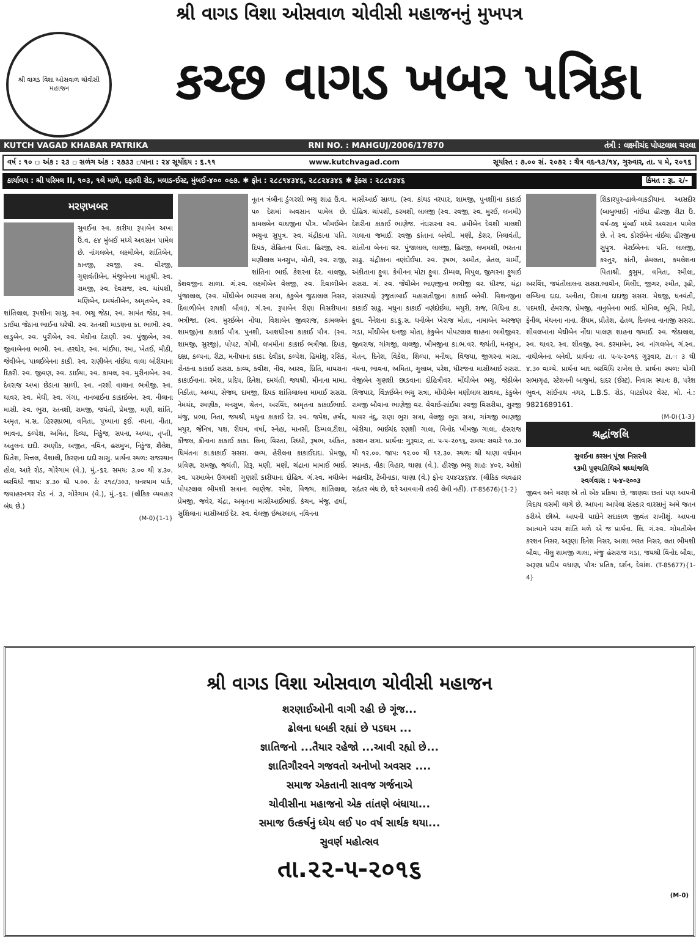શ્રી વાગડ વિશા ઓસવાળ ચોવીસી મહાજનનું મુખપત્ર
શ્રી વાગડ વિશા ઓસવાળ ચોવીસી મહાજન
કચ્છ વાગડ ખબર પત્રિકા
KUTCH VAGAD KHABAR PATRIKA RNI NO. : MAHGUJ/2006/17870 તંત્રી : લક્ષ્મીચંદ પોપટલાલ ચરલા
વર્ષ : ૧૦ ▫ અંક : ૨૩ ▫ સળંગ અંક : ૨૭૩૩ ▫પાના : ૨૪ સૂર્યોદય : ૬.૧૧ www.kutchvagad.com સૂર્યાસ્ત : ૭.૦૦ સં. ૨૦૭૨ : ચૈત્ર વદ-૧૩/૧૪, ગુરુવાર, તા. ૫ મે, ૨૦૧૬
કાર્યાલય : શ્રી પરિમલ II, ૧૦૩, ૧લે માળે, દફતરી રોડ, મલાડ-ઈસ્ટ, મુંબઈ-૪૦૦ ૦૯૭. ✱ ફોન : ૨૮૮૧૪૩૪૬, ૨૮૮૨૪૩૪૬ ✱ ફેક્સ : ૨૮૮૪૩૪૬ કિંમત : રૂા. ૨/-
મરણખબર
સુવઈના સ્વ. કારીયા રૂપાબેન અખા ઉં.વ. ૯૪ મુંબઈ મધ્યે અવસાન પામેલ છે. નાંગલબેન, લક્ષ્મીબેન, શાંતિબેન, કાનજી, રવજી, સ્વ. વીરજી, ગુણવંતીબેન, મંજુબેનના માતુશ્રી. સ્વ. રામજી, સ્વ. દેવરાજ, સ્વ. ચાંપશી, મણિબેન, દમયંતીબેન, અમૃતબેન, સ્વ. શાંતિલાલ, રૂપશીના સાસુ. સ્વ. ભચુ જેઠા, સ્વ. સામંત જેઠા, સ્વ. ડાઈયા જેઠાના ભાઈના ઘરેથી. સ્વ. રતનશી માડણના કા. ભાભી. સ્વ. લાડુબેન, સ્વ. પુરીબેન, સ્વ. મેઘીના દેરાણી. સ્વ. પુંજીબેન, સ્વ. જીવાબેનના ભાભી. સ્વ. હરઘોર, સ્વ. માંઈયા, રમા, ખેતઈ, મીઠી, જેવીબેન, પાલઈબેનના કાકી. સ્વ. રાણીબેન નાંઈયા વાલા બોરીચાના દિકરી. સ્વ. જીવણ, સ્વ. ડાઈયા, સ્વ. કામલ, સ્વ. મુરીનાબેન. સ્વ. દેવરાજ અખા છેડાના સાળી. સ્વ. નરશી વાલાના ભત્રીજી. સ્વ. થાવર, સ્વ. મેઘી, સ્વ. ગંગા, નાનબાઈના કાકાઈબેન. સ્વ. નીલાના માસી. સ્વ. ભુરા, રતનશી, રામજી, જયંતી, પ્રેમજી, મણી, શાંતિ, અમૃત, મ.સ. હિરણપ્રભા, વનિતા, પુષ્પાના ફઈ. નયના, નીતા, ભાવના, કલ્પેશ, અમિત, દિવ્યા, નિકુંજ, સપના, અલ્પા, તૃપ્તી, અતુલના દાદી. રમણીક, અજીત, નવિન, હસમુખ, નિકુંજ, શૈલેશ, પ્રિતેશ, મિત્તલ, વૈશાલી, કિરણના દાદી સાસુ. પ્રાર્થના સ્થળઃ રાજસ્થાન હોલ, આરે રોડ, ગોરેગામ (વે.), મું.-૬૨. સમયઃ ૩.૦૦ થી ૪.૩૦. બરવિધી જાપઃ ૪.૩૦ થી ૫.૦૦. ઠેઃ ૨૧૮/૩૦૩, ઘનશ્યામ પાર્ક, જવાહરનગર રોડ નં. ૩, ગોરેગામ (વે.), મું.-૬૨. (લૌકિક વ્યવહાર બંધ છે.)
(M-0){1-1}
નૂતન ત્રંબૌના ડુંગરશી ભચુ શાહ ઉં.વ. ૫૦ દેશમાં અવસાન પામેલ છે. કામલબેન વાઘજીના પૌત્ર. ખીમઈબેન ભચુના સુપુત્ર. સ્વ. ચંદ્રીકાના પતિ. દિપક, રોહિતના પિતા. હિરજી, સ્વ. મણીલાલ મનસુખ, મોતી, સ્વ. રાજી, શાંતિના ભાઈ. કેશરના દેર. વાલજી, કેશવજીના સાળા. ગં.સ્વ. લક્ષ્મીબેન વેલજી, સ્વ. દિવાળીબેન પુંજાલાલ, (સ્વ. મોંઘીબેન ભારમલ સત્રા, કંકુબેન જુઠાલાલ નિસર, દિવાળીબેન રાયશી બૌવા), ગં.સ્વ. રૂપાબેન રીણા વિસરીયાના ભત્રીજા. (સ્વ. મુરઈબેન નોંઘા, વિશાબેન જીવરાજ, કામલબેન શામજી)ના કાકાઈ પૌત્ર. પુનશી, આશધીરના કાકાઈ પૌત્ર. (સ્વ. શામજી, સુરજી), પોપટ, ગોમી, લખમીના કાકાઈ ભત્રીજા. દિપક, દક્ષા, કલ્પના, રીટા, મનીષાના કાકા. દેવીકા, કલ્પેશ, હિમાંશુ, રસિક, રોનકના કાકાઈ સસરા. કાવ્ય, કવીશ, નીવ, આરવ, ધ્રિતિ, માયરાના કાકાઈનાના. રમેશ, પ્રદિપ, દિનેશ, દમયંતી, જયશ્રી, મીનાના મામા. નિકીતા, અલ્પા, સેજલ, દામજી, દિપક શાંતિલાલના મામાઈ સસરા. નેમચંદ, રમણીક, મનસુખ, ચેતન, અરવિંદ, અમૃતના કાકાઈભાઈ. મંજુ, પ્રભા, નિતા, જયશ્રી, મધુના કાકાઈ દેર. સ્વ. જયેશ, હર્ષદ, મયુર, જેનિષ, યશ, રીધમ, વર્ષા, સ્નેહા, માનસી, ડિમ્પલ,ટીશા, કીંજલ, ક્રીનાના કાકાઈ કાકા. લિના, વિરતા, રિધ્ધી, રૂષભ, અંકિત, ધિમંતના કા.કાકાઈ સસરા. લવ્ય, હેરીલના કાકાઈદાદા. પ્રેમજી, પ્રવિણ, રામજી, જયંતી, હિરૂ, મણી, મણી, ચંદ્રાના મામાઈ ભાઈ. સ્વ. પરમાબેન ઉગમશી ગુણશી કારીયાના દોહિત્ર. ગં.સ્વ. મઘીબેન પોપટલાલ ભીમશી સત્રાના ભાણેજ. રમેશ, વિજય, શાંતિલાલ, પ્રેમજી, જવેર, ચંદ્રા, અમૃતના માસીઆઈભાઈ. કંચન, મંજુ, હર્ષા, સુશિલાના માસીઆઈ દેર. સ્વ. વેલજી ઈશ્વરલાલ, નવિનના
માસીઆઈ સાળા. (સ્વ. કાંથડ નરપાર, શામજી, પુનશી)ના કાકાઈ દોહિત્ર. ચાંપશી, કરમશી, લાલજી (સ્વ. રવજી, સ્વ. મુરઈ, લખમી) દેશરીના કાકાઈ ભાણેજ. નંદાસરના સ્વ. હમીબેન દેવશી માલશી ગાલાના જમાઈ. રવજી કાંતાના બનેવી. મણી, કેશર, નિલાવંતી, શાંતીના બેનના વર. પુંજાલાલ, લાલજી, હિરજી, લખમશી, ભરતના સાઢુ. ચંદ્રીકાના નણંદોઈયા. સ્વ. રૂષભ, અમીત, હેતલ, ચાર્મી, અંકીતાના ફુવા. કેવીનના મોટા ફુવા. ડીમ્પલ, વિપુલ, જીગરના ફુયાઈ સસરા. ગં. સ્વ. જેવીબેન ભાણજીના ભત્રીજી વર. ધીરજ, ચંદ્રા સંસારપક્ષે રૂજુતાબાઈ મહાસતીજીના કાકાઈ બનેવી. વિશનજીના કાકાઈ સાઢુ. મધુના કાકાઈ નણંદોઈયા. મયુરી, રાજ, વિધિના કા. ફુવા. નૈનેશના કા.ફુ.સ. ધનીબેન ખેરાજ મોતા, નામાબેન અરજણ ગડા, મોંઘીબેન ધનજી મોતા, કંકુબેન પોપટલાલ શાહના ભત્રીજીવર. જીવરાજ, ગાંગજી, લાલજી, ખીમજીના કા.ભ.વર. જયંતી, મનસુખ, ચેતન, દિનેશ, વિકેશ, શિલ્પા, મનીષા, વિજયા, જીગરના માસા. નયના, ભાવના, અમિતા, ગુલાબ, પરેશ, ધીરજના માસીઆઈ સસરા. વેજીબેન ગુણશી છાડવાના દોહિત્રીવર. મોંઘીબેન ભચુ, જેઠીબેન વિજપાર, વિંઝઈબેન ભચુ સત્રા, મોંઘીબેન મણીલાલ સાવલા, કંકુબેન રામજી બૌવાના ભાણેજી વર. વેવાઈ-સાંઈયા રવજી વિસરીયા, સુરજી થાવર નંદુ, રાણા ભુરા સત્રા, વેલજી ભુરા સત્રા, ગાંગજી ભાણજી બોરીચા, ભાઈચંદ રણશી ગાલા, વિનોદ ખીમજી ગાલા, હંસરાજ કરશન સત્રા. પ્રાર્થનાઃ ગુરૂવાર, તા. ૫-૫-૨૦૧૬, સમયઃ સવારે ૧૦.૩૦ થી ૧૨.૦૦. જાપઃ ૧૨.૦૦ થી ૧૨.૩૦. સ્થળઃ શ્રી થાણા વર્ધમાન સ્થાનક, નૌકા વિહાર, થાણા (વે.). હીરજી ભચુ શાહઃ ૪૦૨, ઓશો મહાવીર, ટેંબીનાકા, થાણા (વે.) ફોનઃ ૨૫૪૨૪૬૪૪. (લૌકિક વ્યવહાર સદંતર બંધ છે, ઘરે આવવાની તસ્દી લેવી નહીં). (T-85676){1-2}
શિકારપુર-હાલે-લાકડીયાના આસદીર (બાબુભાઈ) નાંઈયા હીરજી રીટા ઉં. વર્ષ-૭૬ મુંબઈ મધ્યે અવસાન પામેલ છે. તે સ્વ. કોરઈબેન નાંઈયા હીરજીના સુપુત્ર. મેરઈબેનના પતિ. લાલજી, કસ્તુર, કાંતી, હેમલતા, કમલેશના પિતાશ્રી. કુસુમ, વનિતા, રમીલા, અરવિંદ, જયંતીલાલના સસરા.ભાવીન, મિલીંદ, જીગર, સ્મીત, રૂહી, લબ્ધિના દાદા. અનીતા, દીશાના દાદાજી સસરા. મેઘજી, ધનવંતી, પદમશી, હેમરાજ, પ્રેમજી, નાનુબેનના ભાઈ. મોનિલ, ભૂમિ, નિધી, ફેનીલ, મંથનના નાના. રીધમ, પ્રીતેશ, હેતલ, દિનલના નાનાજી સસરા. શીવલખાના મેઘીબેન નોંઘા પાલણ શાહના જમાઈ. સ્વ. જેઠાલાલ, સ્વ. થાવર, સ્વ. શીવજી, સ્વ. કરમાબેન, સ્વ. નાંગલબેન, ગં.સ્વ. નાથીબેનના બનેવી. પ્રાર્થનાઃ તા. ૫-૫-૨૦૧૬ ગુરૂવાર, ટા.ઃ ૩ થી ૪.૩૦ વાગ્યે. પ્રાર્થના બાદ બરવિધિ રાખેલ છે. પ્રાર્થના સ્થળઃ યોગી સભાગૃહ, સ્ટેશનની બાજુમાં, દાદર (ઈસ્ટ). નિવાસ સ્થાનઃ 8, પરેશ ભુવન, સાંઈનાથ નગર, L.B.S. રોડ, ઘાટકોપર વેસ્ટ, મો. નં.: 9821689161.
(M-0){1-3}
શ્રદ્ધાંજલિ
સુવઈના કરસન પૂંજા નિસરની
૧૩મી પુણ્યતિથિએ શ્રધ્ધાંજલિ
સ્વર્ગવાસ : ૫-૪-૨૦૦૩
જીવન અને મરણ એ તો એક પ્રક્રિયા છે, જાણવા છતાં પણ આપની વિદાય વસમી લાગે છે. આપના આપેલા સંસ્કાર વારસાનું અમે જતન કરીએ છીએ. આપની યાદોને સદાકાળ જીવંત રાખીશું. આપના આત્માને પરમ શાંતિ મળે એ જ પ્રાર્થના. લિ. ગં.સ્વ. ગોમતીબેન કરશન નિસર, અરૂણા દિનેશ નિસર, આશા ભરત નિસર, લતા ભીમશી બૌવા, નીલુ શામજી ગાલા, મંજુ હંસરાજ ગડા, જયશ્રી વિનોદ બૌવા, અરૂણા પ્રદીપ વધાણ, પૌત્રઃ પ્રતિક, દર્શન, દેવાંશ. (T-85677){1-4}
શ્રી વાગડ વિશા ઓસવાળ ચોવીસી મહાજન
શરણાઈઓની વાગી રહી છે ગૂંજ...
ઢોલના ધબકી રહ્યાં છે પડઘમ ...
જ્ઞાતિજનો ...તૈયાર રહેજો ...આવી રહ્યો છે...
જ્ઞાતિગૌરવને ગજવતો અનોખો અવસર ....
સમાજ એકતાની સાવજ ગર્જનાએ
ચોવીસીના મહાજનો એક તાંતણે બંધાયા...
સમાજ ઉત્કર્ષનું ધ્યેય લઈ ૫૦ વર્ષ સાર્થક થયા...
સુવર્ણ મહોત્સવ
તા.૨૨-૫-૨૦૧૬
(M-0)